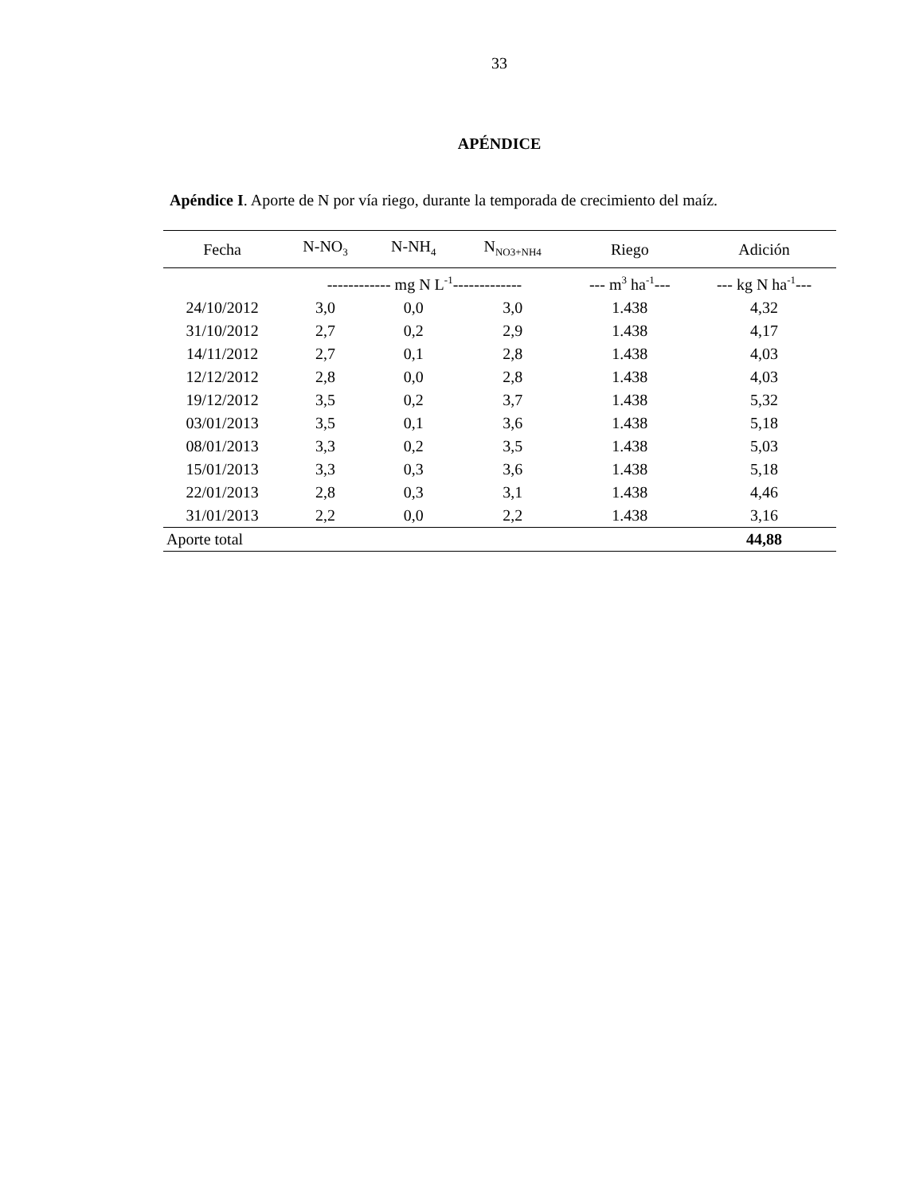33
APÉNDICE
Apéndice I. Aporte de N por vía riego, durante la temporada de crecimiento del maíz.
| Fecha | N-NO<sub>3</sub> | N-NH<sub>4</sub> | N<sub>NO3+NH4</sub> | Riego | Adición |
| --- | --- | --- | --- | --- | --- |
| | ------------ mg N L<sup>-1</sup>------------- | | | --- m<sup>3</sup> ha<sup>-1</sup>--- | --- kg N ha<sup>-1</sup>--- |
| 24/10/2012 | 3,0 | 0,0 | 3,0 | 1.438 | 4,32 |
| 31/10/2012 | 2,7 | 0,2 | 2,9 | 1.438 | 4,17 |
| 14/11/2012 | 2,7 | 0,1 | 2,8 | 1.438 | 4,03 |
| 12/12/2012 | 2,8 | 0,0 | 2,8 | 1.438 | 4,03 |
| 19/12/2012 | 3,5 | 0,2 | 3,7 | 1.438 | 5,32 |
| 03/01/2013 | 3,5 | 0,1 | 3,6 | 1.438 | 5,18 |
| 08/01/2013 | 3,3 | 0,2 | 3,5 | 1.438 | 5,03 |
| 15/01/2013 | 3,3 | 0,3 | 3,6 | 1.438 | 5,18 |
| 22/01/2013 | 2,8 | 0,3 | 3,1 | 1.438 | 4,46 |
| 31/01/2013 | 2,2 | 0,0 | 2,2 | 1.438 | 3,16 |
| Aporte total | | | | | 44,88 |